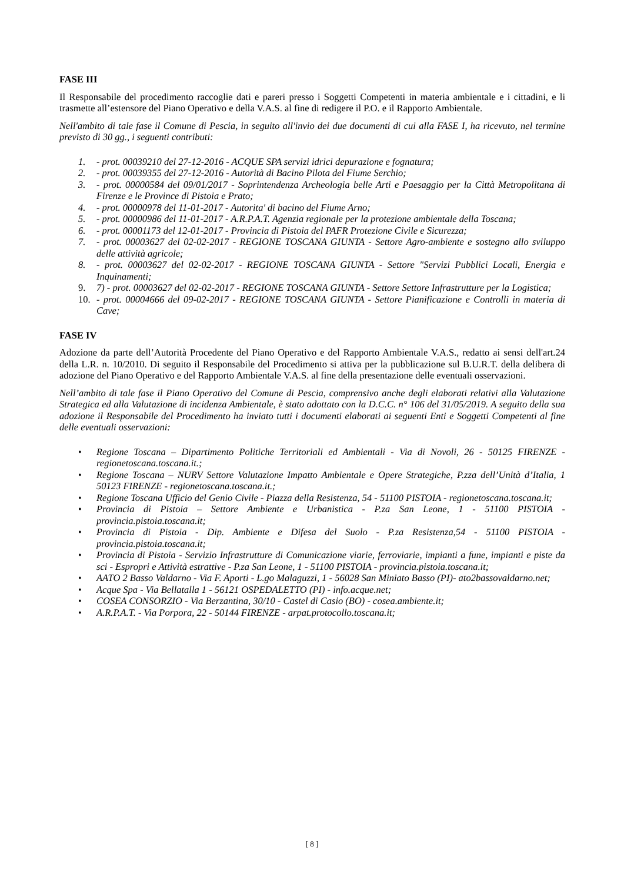FASE III
Il Responsabile del procedimento raccoglie dati e pareri presso i Soggetti Competenti in materia ambientale e i cittadini, e li trasmette all’estensore del Piano Operativo e della V.A.S. al fine di redigere il P.O. e il Rapporto Ambientale.
Nell'ambito di tale fase il Comune di Pescia, in seguito all'invio dei due documenti di cui alla FASE I, ha ricevuto, nel termine previsto di 30 gg., i seguenti contributi:
1. - prot. 00039210 del 27-12-2016 - ACQUE SPA servizi idrici depurazione e fognatura;
2. - prot. 00039355 del 27-12-2016 - Autorità di Bacino Pilota del Fiume Serchio;
3. - prot. 00000584 del 09/01/2017 - Soprintendenza Archeologia belle Arti e Paesaggio per la Città Metropolitana di Firenze e le Province di Pistoia e Prato;
4. - prot. 00000978 del 11-01-2017 - Autorita' di bacino del Fiume Arno;
5. - prot. 00000986 del 11-01-2017 - A.R.P.A.T. Agenzia regionale per la protezione ambientale della Toscana;
6. - prot. 00001173 del 12-01-2017 - Provincia di Pistoia del PAFR Protezione Civile e Sicurezza;
7. - prot. 00003627 del 02-02-2017 - REGIONE TOSCANA GIUNTA - Settore Agro-ambiente e sostegno allo sviluppo delle attività agricole;
8. - prot. 00003627 del 02-02-2017 - REGIONE TOSCANA GIUNTA - Settore "Servizi Pubblici Locali, Energia e Inquinamenti;
9. 7) - prot. 00003627 del 02-02-2017 - REGIONE TOSCANA GIUNTA - Settore Settore Infrastrutture per la Logistica;
10. - prot. 00004666 del 09-02-2017 - REGIONE TOSCANA GIUNTA - Settore Pianificazione e Controlli in materia di Cave;
FASE IV
Adozione da parte dell’Autorità Procedente del Piano Operativo e del Rapporto Ambientale V.A.S., redatto ai sensi dell'art.24 della L.R. n. 10/2010. Di seguito il Responsabile del Procedimento si attiva per la pubblicazione sul B.U.R.T. della delibera di adozione del Piano Operativo e del Rapporto Ambientale V.A.S. al fine della presentazione delle eventuali osservazioni.
Nell’ambito di tale fase il Piano Operativo del Comune di Pescia, comprensivo anche degli elaborati relativi alla Valutazione Strategica ed alla Valutazione di incidenza Ambientale, è stato adottato con la D.C.C. n° 106 del 31/05/2019. A seguito della sua adozione il Responsabile del Procedimento ha inviato tutti i documenti elaborati ai seguenti Enti e Soggetti Competenti al fine delle eventuali osservazioni:
• Regione Toscana – Dipartimento Politiche Territoriali ed Ambientali - Via di Novoli, 26 - 50125 FIRENZE - regionetoscana.toscana.it.;
• Regione Toscana – NURV Settore Valutazione Impatto Ambientale e Opere Strategiche, P.zza dell’Unità d’Italia, 1 50123 FIRENZE - regionetoscana.toscana.it.;
• Regione Toscana Ufficio del Genio Civile - Piazza della Resistenza, 54 - 51100 PISTOIA - regionetoscana.toscana.it;
• Provincia di Pistoia – Settore Ambiente e Urbanistica - P.za San Leone, 1 - 51100 PISTOIA - provincia.pistoia.toscana.it;
• Provincia di Pistoia - Dip. Ambiente e Difesa del Suolo - P.za Resistenza,54 - 51100 PISTOIA - provincia.pistoia.toscana.it;
• Provincia di Pistoia - Servizio Infrastrutture di Comunicazione viarie, ferroviarie, impianti a fune, impianti e piste da sci - Espropri e Attività estrattive - P.za San Leone, 1 - 51100 PISTOIA - provincia.pistoia.toscana.it;
• AATO 2 Basso Valdarno - Via F. Aporti - L.go Malaguzzi, 1 - 56028 San Miniato Basso (PI)- ato2bassovaldarno.net;
• Acque Spa - Via Bellatalla 1 - 56121 OSPEDALETTO (PI) - info.acque.net;
• COSEA CONSORZIO - Via Berzantina, 30/10 - Castel di Casio (BO) - cosea.ambiente.it;
• A.R.P.A.T. - Via Porpora, 22 - 50144 FIRENZE - arpat.protocollo.toscana.it;
[ 8 ]